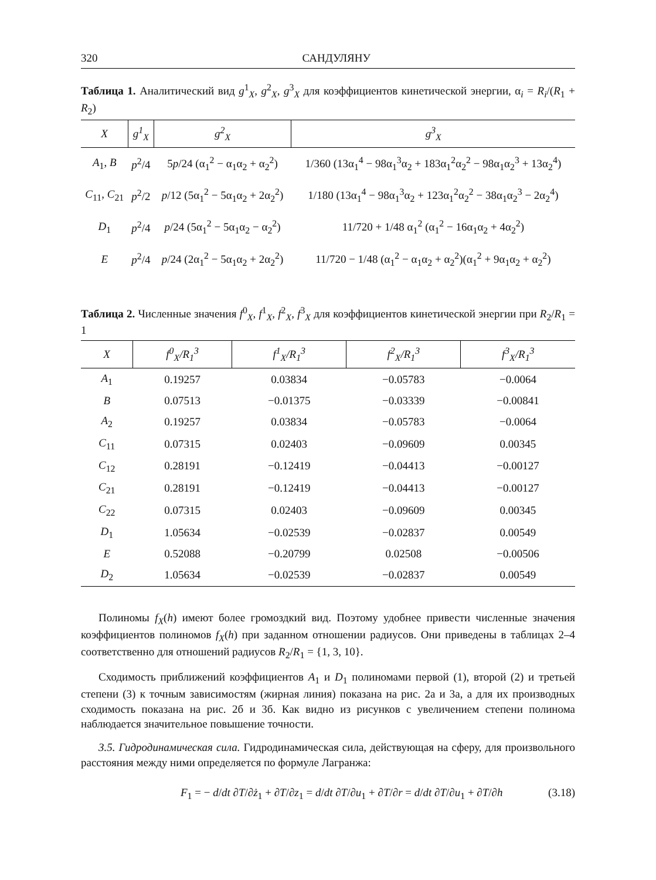320 САНДУЛЯНУ
Таблица 1. Аналитический вид g<sup>1</sup><sub>X</sub>, g<sup>2</sup><sub>X</sub>, g<sup>3</sup><sub>X</sub> для коэффициентов кинетической энергии, α<sub>i</sub> = R<sub>i</sub>/(R<sub>1</sub> + R<sub>2</sub>)
| X | g<sup>1</sup><sub>X</sub> | g<sup>2</sup><sub>X</sub> | g<sup>3</sup><sub>X</sub> |
| --- | --- | --- | --- |
| A<sub>1</sub>, B | p<sup>2</sup>/4 | 5 p /24 (α<sub>1</sub><sup>2</sup> − α<sub>1</sub>α<sub>2</sub> + α<sub>2</sub><sup>2</sup>) | 1/360 (13α<sub>1</sub><sup>4</sup> − 98α<sub>1</sub><sup>3</sup>α<sub>2</sub> + 183α<sub>1</sub><sup>2</sup>α<sub>2</sub><sup>2</sup> − 98α<sub>1</sub>α<sub>2</sub><sup>3</sup> + 13α<sub>2</sub><sup>4</sup>) |
| C<sub>11</sub>, C<sub>21</sub> | p<sup>2</sup>/2 | p /12 (5α<sub>1</sub><sup>2</sup> − 5α<sub>1</sub>α<sub>2</sub> + 2α<sub>2</sub><sup>2</sup>) | 1/180 (13α<sub>1</sub><sup>4</sup> − 98α<sub>1</sub><sup>3</sup>α<sub>2</sub> + 123α<sub>1</sub><sup>2</sup>α<sub>2</sub><sup>2</sup> − 38α<sub>1</sub>α<sub>2</sub><sup>3</sup> − 2α<sub>2</sub><sup>4</sup>) |
| D<sub>1</sub> | p<sup>2</sup>/4 | p /24 (5α<sub>1</sub><sup>2</sup> − 5α<sub>1</sub>α<sub>2</sub> − α<sub>2</sub><sup>2</sup>) | 11/720 + 1/48 α<sub>1</sub><sup>2</sup> (α<sub>1</sub><sup>2</sup> − 16α<sub>1</sub>α<sub>2</sub> + 4α<sub>2</sub><sup>2</sup>) |
| E | p<sup>2</sup>/4 | p /24 (2α<sub>1</sub><sup>2</sup> − 5α<sub>1</sub>α<sub>2</sub> + 2α<sub>2</sub><sup>2</sup>) | 11/720 − 1/48 (α<sub>1</sub><sup>2</sup> − α<sub>1</sub>α<sub>2</sub> + α<sub>2</sub><sup>2</sup>)(α<sub>1</sub><sup>2</sup> + 9α<sub>1</sub>α<sub>2</sub> + α<sub>2</sub><sup>2</sup>) |
Таблица 2. Численные значения f<sup>0</sup><sub>X</sub>, f<sup>1</sup><sub>X</sub>, f<sup>2</sup><sub>X</sub>, f<sup>3</sup><sub>X</sub> для коэффициентов кинетической энергии при R<sub>2</sub>/R<sub>1</sub> = 1
| X | f<sup>0</sup><sub>X</sub>/R<sub>1</sub><sup>3</sup> | f<sup>1</sup><sub>X</sub>/R<sub>1</sub><sup>3</sup> | f<sup>2</sup><sub>X</sub>/R<sub>1</sub><sup>3</sup> | f<sup>3</sup><sub>X</sub>/R<sub>1</sub><sup>3</sup> |
| --- | --- | --- | --- | --- |
| A<sub>1</sub> | 0.19257 | 0.03834 | −0.05783 | −0.0064 |
| B | 0.07513 | −0.01375 | −0.03339 | −0.00841 |
| A<sub>2</sub> | 0.19257 | 0.03834 | −0.05783 | −0.0064 |
| C<sub>11</sub> | 0.07315 | 0.02403 | −0.09609 | 0.00345 |
| C<sub>12</sub> | 0.28191 | −0.12419 | −0.04413 | −0.00127 |
| C<sub>21</sub> | 0.28191 | −0.12419 | −0.04413 | −0.00127 |
| C<sub>22</sub> | 0.07315 | 0.02403 | −0.09609 | 0.00345 |
| D<sub>1</sub> | 1.05634 | −0.02539 | −0.02837 | 0.00549 |
| E | 0.52088 | −0.20799 | 0.02508 | −0.00506 |
| D<sub>2</sub> | 1.05634 | −0.02539 | −0.02837 | 0.00549 |
Полиномы f<sub>X</sub>(h) имеют более громоздкий вид. Поэтому удобнее привести численные значения коэффициентов полиномов f<sub>X</sub>(h) при заданном отношении радиусов. Они приведены в таблицах 2–4 соответственно для отношений радиусов R<sub>2</sub>/R<sub>1</sub> = {1, 3, 10}.
Сходимость приближений коэффициентов A<sub>1</sub> и D<sub>1</sub> полиномами первой (1), второй (2) и третьей степени (3) к точным зависимостям (жирная линия) показана на рис. 2а и 3а, а для их производных сходимость показана на рис. 2б и 3б. Как видно из рисунков с увеличением степени полинома наблюдается значительное повышение точности.
3.5. Гидродинамическая сила. Гидродинамическая сила, действующая на сферу, для произвольного расстояния между ними определяется по формуле Лагранжа:
F<sub>1</sub> = − d/dt ∂T/∂ż<sub>1</sub> + ∂T/∂z<sub>1</sub> = d/dt ∂T/∂u<sub>1</sub> + ∂T/∂r = d/dt ∂T/∂u<sub>1</sub> + ∂T/∂h (3.18)